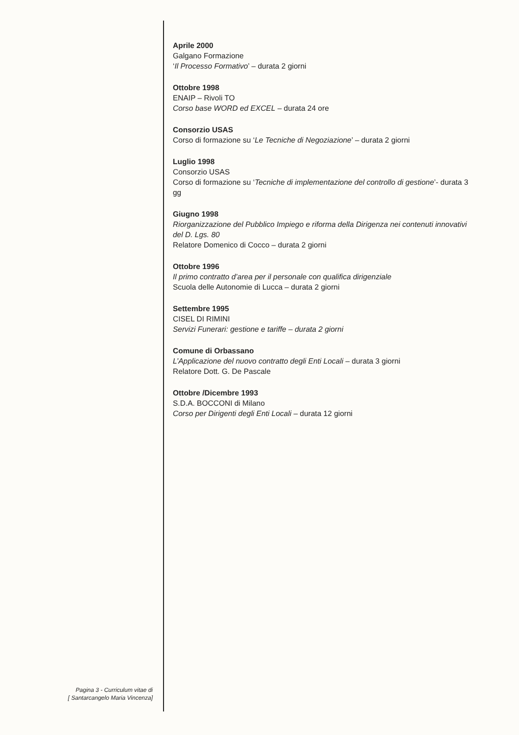Aprile 2000
Galgano Formazione
‘Il Processo Formativo’ – durata 2 giorni
Ottobre 1998
ENAIP – Rivoli TO
Corso base WORD ed EXCEL – durata 24 ore
Consorzio USAS
Corso di formazione su ‘Le Tecniche di Negoziazione’ – durata 2 giorni
Luglio 1998
Consorzio USAS
Corso di formazione su ‘Tecniche di implementazione del controllo di gestione’- durata 3 gg
Giugno 1998
Riorganizzazione del Pubblico Impiego e riforma della Dirigenza nei contenuti innovativi del D. Lgs. 80
Relatore Domenico di Cocco – durata 2 giorni
Ottobre 1996
Il primo contratto d’area per il personale con qualifica dirigenziale
Scuola delle Autonomie di Lucca – durata 2 giorni
Settembre 1995
CISEL DI RIMINI
Servizi Funerari: gestione e tariffe – durata 2 giorni
Comune di Orbassano
L’Applicazione del nuovo contratto degli Enti Locali – durata 3 giorni
Relatore Dott. G. De Pascale
Ottobre /Dicembre 1993
S.D.A. BOCCONI di Milano
Corso per Dirigenti degli Enti Locali – durata 12 giorni
Pagina 3 - Curriculum vitae di
[ Santarcangelo Maria Vincenza]